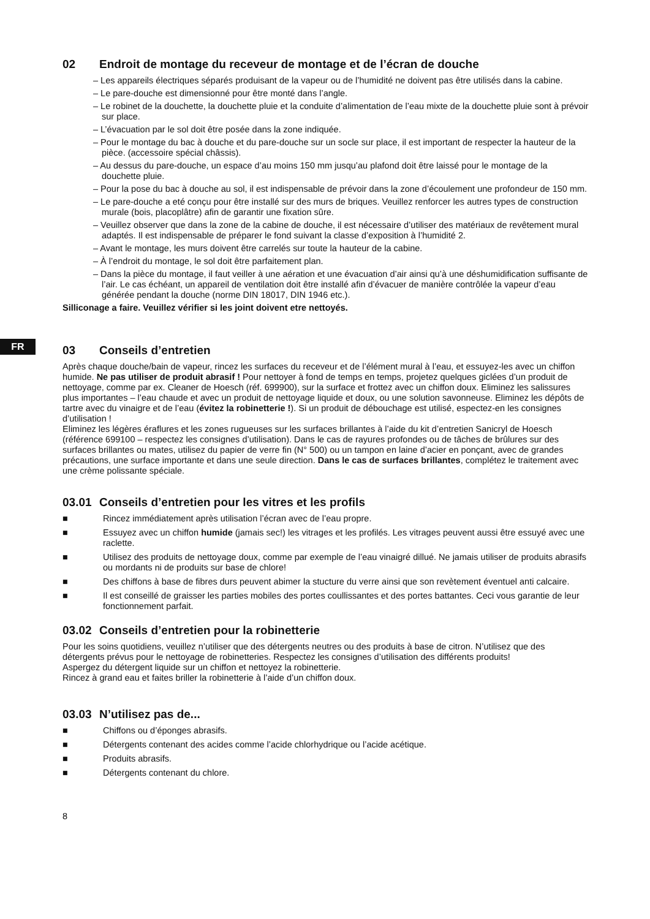FR
02 Endroit de montage du receveur de montage et de l’écran de douche
– Les appareils électriques séparés produisant de la vapeur ou de l’humidité ne doivent pas être utilisés dans la cabine.
– Le pare-douche est dimensionné pour être monté dans l’angle.
– Le robinet de la douchette, la douchette pluie et la conduite d’alimentation de l’eau mixte de la douchette pluie sont à prévoir sur place.
– L’évacuation par le sol doit être posée dans la zone indiquée.
– Pour le montage du bac à douche et du pare-douche sur un socle sur place, il est important de respecter la hauteur de la pièce. (accessoire spécial châssis).
– Au dessus du pare-douche, un espace d’au moins 150 mm jusqu’au plafond doit être laissé pour le montage de la douchette pluie.
– Pour la pose du bac à douche au sol, il est indispensable de prévoir dans la zone d’écoulement une profondeur de 150 mm.
– Le pare-douche a eté conçu pour être installé sur des murs de briques. Veuillez renforcer les autres types de construction murale (bois, placoplâtre) afin de garantir une fixation sûre.
– Veuillez observer que dans la zone de la cabine de douche, il est nécessaire d’utiliser des matériaux de revêtement mural adaptés. Il est indispensable de préparer le fond suivant la classe d’exposition à l’humidité 2.
– Avant le montage, les murs doivent être carrelés sur toute la hauteur de la cabine.
– À l’endroit du montage, le sol doit être parfaitement plan.
– Dans la pièce du montage, il faut veiller à une aération et une évacuation d’air ainsi qu’à une déshumidification suffisante de l’air. Le cas échéant, un appareil de ventilation doit être installé afin d’évacuer de manière contrôlée la vapeur d’eau générée pendant la douche (norme DIN 18017, DIN 1946 etc.).
Silliconage a faire. Veuillez vérifier si les joint doivent etre nettoyés.
03 Conseils d’entretien
Après chaque douche/bain de vapeur, rincez les surfaces du receveur et de l’élément mural à l’eau, et essuyez-les avec un chiffon humide. Ne pas utiliser de produit abrasif ! Pour nettoyer à fond de temps en temps, projetez quelques giclées d’un produit de nettoyage, comme par ex. Cleaner de Hoesch (réf. 699900), sur la surface et frottez avec un chiffon doux. Eliminez les salissures plus importantes – l’eau chaude et avec un produit de nettoyage liquide et doux, ou une solution savonneuse. Eliminez les dépôts de tartre avec du vinaigre et de l’eau (évitez la robinetterie !). Si un produit de débouchage est utilisé, espectez-en les consignes d’utilisation !
Eliminez les légères éraflures et les zones rugueuses sur les surfaces brillantes à l’aide du kit d’entretien Sanicryl de Hoesch (référence 699100 – respectez les consignes d’utilisation). Dans le cas de rayures profondes ou de tâches de brûlures sur des surfaces brillantes ou mates, utilisez du papier de verre fin (N° 500) ou un tampon en laine d’acier en ponçant, avec de grandes précautions, une surface importante et dans une seule direction. Dans le cas de surfaces brillantes, complétez le traitement avec une crème polissante spéciale.
03.01 Conseils d’entretien pour les vitres et les profils
■ Rincez immédiatement après utilisation l’écran avec de l’eau propre.
■ Essuyez avec un chiffon humide (jamais sec!) les vitrages et les profilés. Les vitrages peuvent aussi être essuyé avec une raclette.
■ Utilisez des produits de nettoyage doux, comme par exemple de l’eau vinaigré dillué. Ne jamais utiliser de produits abrasifs ou mordants ni de produits sur base de chlore!
■ Des chiffons à base de fibres durs peuvent abimer la stucture du verre ainsi que son revètement éventuel anti calcaire.
■ Il est conseillé de graisser les parties mobiles des portes coullissantes et des portes battantes. Ceci vous garantie de leur fonctionnement parfait.
03.02 Conseils d’entretien pour la robinetterie
Pour les soins quotidiens, veuillez n’utiliser que des détergents neutres ou des produits à base de citron. N’utilisez que des détergents prévus pour le nettoyage de robinetteries. Respectez les consignes d’utilisation des différents produits!
Aspergez du détergent liquide sur un chiffon et nettoyez la robinetterie.
Rincez à grand eau et faites briller la robinetterie à l’aide d’un chiffon doux.
03.03 N’utilisez pas de...
■ Chiffons ou d’éponges abrasifs.
■ Détergents contenant des acides comme l’acide chlorhydrique ou l’acide acétique.
■ Produits abrasifs.
■ Détergents contenant du chlore.
8